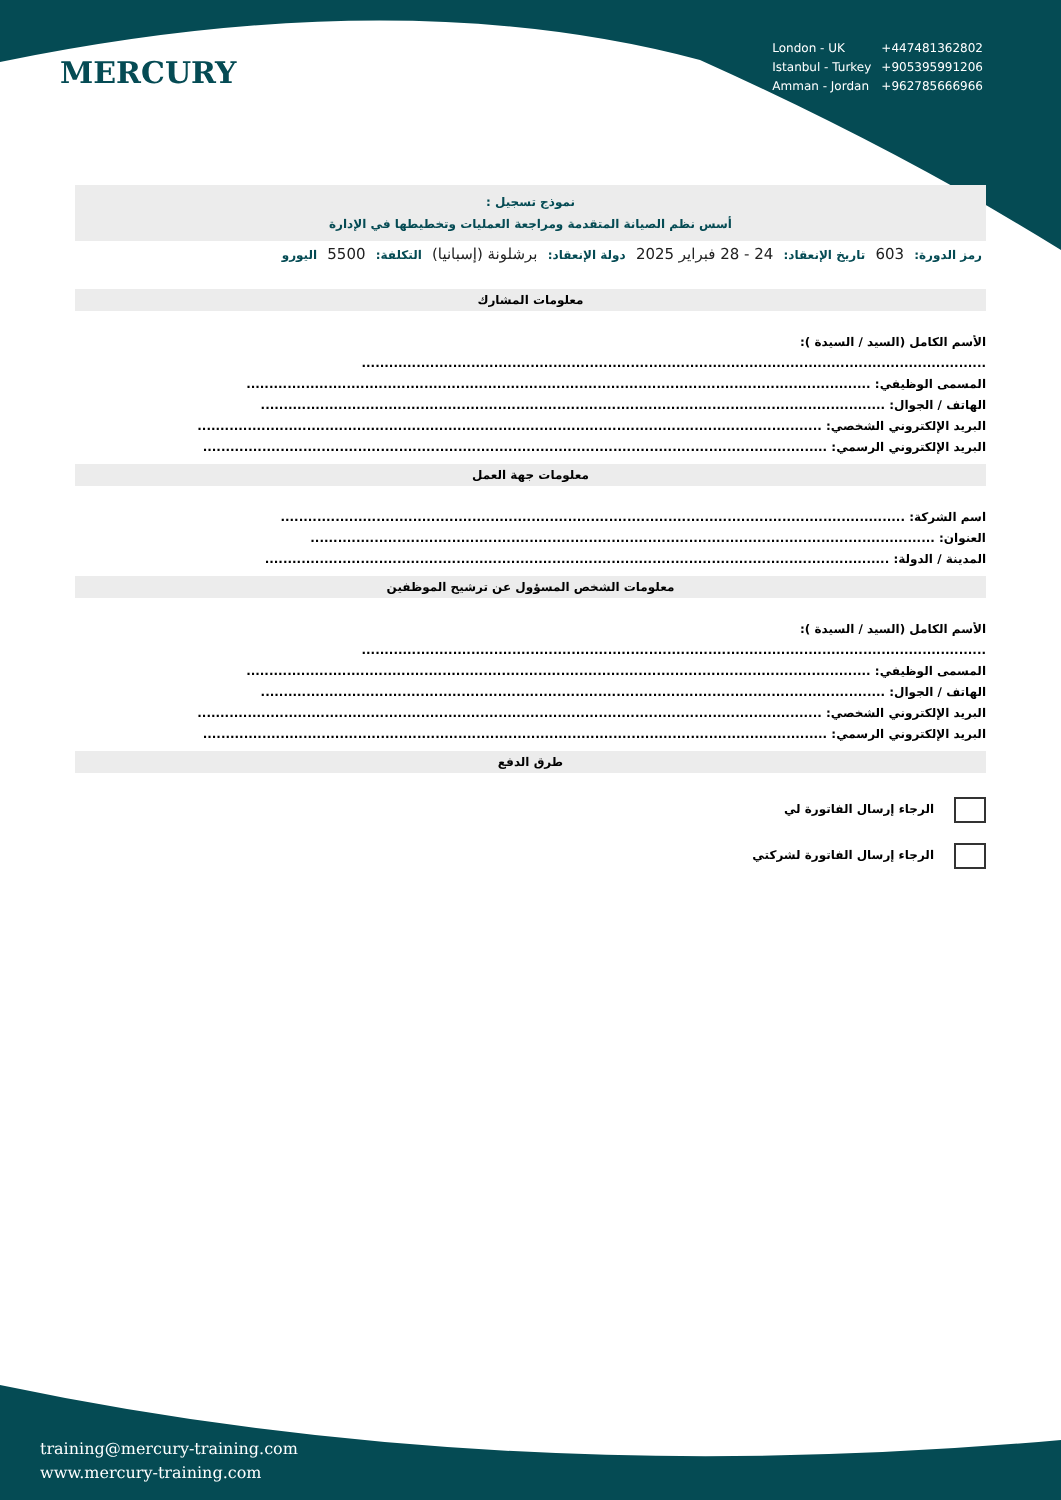MERCURY
| London - UK | +447481362802 |
| Istanbul - Turkey | +905395991206 |
| Amman - Jordan | +962785666966 |
نموذج تسجيل :
أسس نظم الصيانة المتقدمة ومراجعة العمليات وتخطيطها في الإدارة
رمز الدورة: 603 تاريخ الإنعقاد: 24 - 28 فبراير 2025 دولة الإنعقاد: برشلونة (إسبانيا) التكلفة: 5500 اليورو
معلومات المشارك
الأسم الكامل (السيد / السيدة ):
.........................................................................................................................................
المسمى الوظيفي: .........................................................................................................................................
الهاتف / الجوال: .........................................................................................................................................
البريد الإلكتروني الشخصي: .........................................................................................................................................
البريد الإلكتروني الرسمي: .........................................................................................................................................
معلومات جهة العمل
اسم الشركة: .........................................................................................................................................
العنوان: .........................................................................................................................................
المدينة / الدولة: .........................................................................................................................................
معلومات الشخص المسؤول عن ترشيح الموظفين
الأسم الكامل (السيد / السيدة ):
.........................................................................................................................................
المسمى الوظيفي: .........................................................................................................................................
الهاتف / الجوال: .........................................................................................................................................
البريد الإلكتروني الشخصي: .........................................................................................................................................
البريد الإلكتروني الرسمي: .........................................................................................................................................
طرق الدفع
الرجاء إرسال الفاتورة لي
الرجاء إرسال الفاتورة لشركتي
training@mercury-training.com
www.mercury-training.com